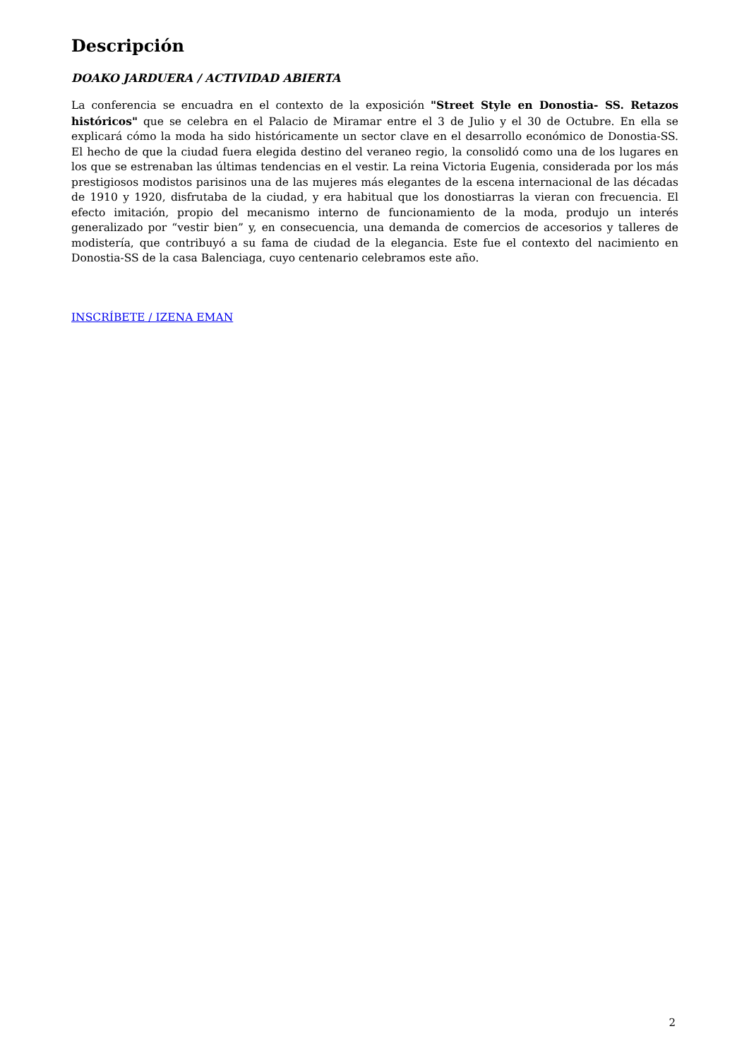Descripción
DOAKO JARDUERA / ACTIVIDAD ABIERTA
La conferencia se encuadra en el contexto de la exposición "Street Style en Donostia- SS. Retazos históricos" que se celebra en el Palacio de Miramar entre el 3 de Julio y el 30 de Octubre. En ella se explicará cómo la moda ha sido históricamente un sector clave en el desarrollo económico de Donostia-SS. El hecho de que la ciudad fuera elegida destino del veraneo regio, la consolidó como una de los lugares en los que se estrenaban las últimas tendencias en el vestir. La reina Victoria Eugenia, considerada por los más prestigiosos modistos parisinos una de las mujeres más elegantes de la escena internacional de las décadas de 1910 y 1920, disfrutaba de la ciudad, y era habitual que los donostiarras la vieran con frecuencia. El efecto imitación, propio del mecanismo interno de funcionamiento de la moda, produjo un interés generalizado por “vestir bien” y, en consecuencia, una demanda de comercios de accesorios y talleres de modistería, que contribuyó a su fama de ciudad de la elegancia. Este fue el contexto del nacimiento en Donostia-SS de la casa Balenciaga, cuyo centenario celebramos este año.
INSCRÍBETE / IZENA EMAN
2